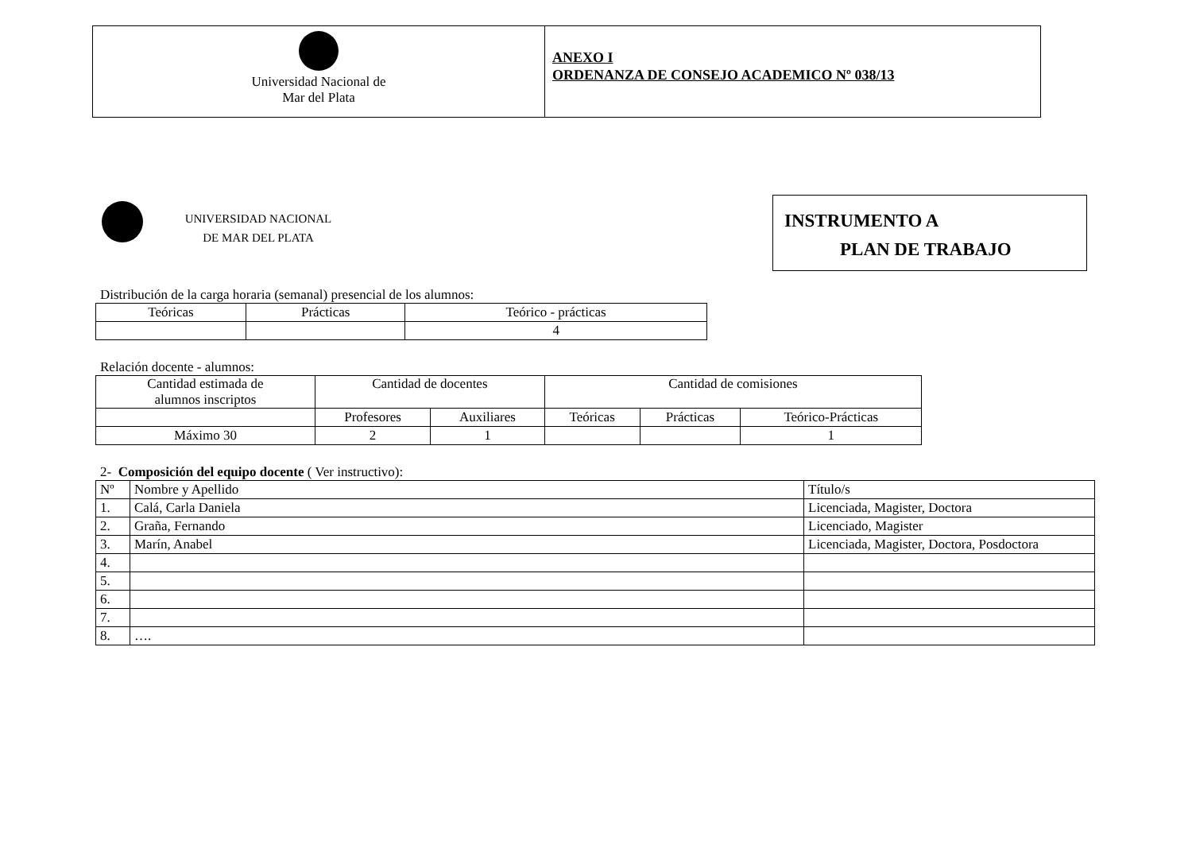Universidad Nacional de
Mar del Plata
ANEXO I
ORDENANZA DE CONSEJO ACADEMICO Nº 038/13
UNIVERSIDAD NACIONAL
DE MAR DEL PLATA
INSTRUMENTO A
PLAN DE TRABAJO
Distribución de la carga horaria (semanal) presencial de los alumnos:
| Teóricas | Prácticas | Teórico - prácticas |
| --- | --- | --- |
| | | 4 |
Relación docente - alumnos:
| Cantidad estimada de alumnos inscriptos | Cantidad de docentes | | Cantidad de comisiones | | |
| --- | --- | --- | --- | --- | --- |
| | Profesores | Auxiliares | Teóricas | Prácticas | Teórico-Prácticas |
| Máximo 30 | 2 | 1 | | | 1 |
2- Composición del equipo docente ( Ver instructivo):
| Nº | Nombre y Apellido | Título/s |
| --- | --- | --- |
| 1. | Calá, Carla Daniela | Licenciada, Magister, Doctora |
| 2. | Graña, Fernando | Licenciado, Magister |
| 3. | Marín, Anabel | Licenciada, Magister, Doctora, Posdoctora |
| 4. | | |
| 5. | | |
| 6. | | |
| 7. | | |
| 8. | …. | |